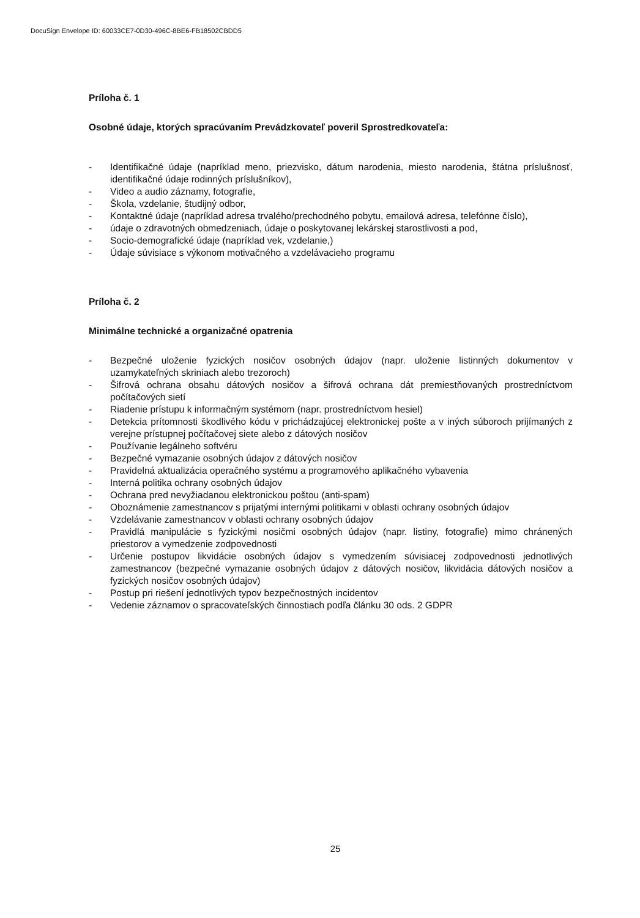DocuSign Envelope ID: 60033CE7-0D30-496C-8BE6-FB18502CBDD5
Príloha č. 1
Osobné údaje, ktorých spracúvaním Prevádzkovateľ poveril Sprostredkovateľa:
- Identifikačné údaje (napríklad meno, priezvisko, dátum narodenia, miesto narodenia, štátna príslušnosť, identifikačné údaje rodinných príslušníkov),
- Video a audio záznamy, fotografie,
- Škola, vzdelanie, študijný odbor,
- Kontaktné údaje (napríklad adresa trvalého/prechodného pobytu, emailová adresa, telefónne číslo),
- údaje o zdravotných obmedzeniach, údaje o poskytovanej lekárskej starostlivosti a pod,
- Socio-demografické údaje (napríklad vek, vzdelanie,)
- Údaje súvisiace s výkonom motivačného a vzdelávacieho programu
Príloha č. 2
Minimálne technické a organizačné opatrenia
- Bezpečné uloženie fyzických nosičov osobných údajov (napr. uloženie listinných dokumentov v uzamykateľných skriniach alebo trezoroch)
- Šifrová ochrana obsahu dátových nosičov a šifrová ochrana dát premiestňovaných prostredníctvom počítačových sietí
- Riadenie prístupu k informačným systémom (napr. prostredníctvom hesiel)
- Detekcia prítomnosti škodlivého kódu v prichádzajúcej elektronickej pošte a v iných súboroch prijímaných z verejne prístupnej počítačovej siete alebo z dátových nosičov
- Používanie legálneho softvéru
- Bezpečné vymazanie osobných údajov z dátových nosičov
- Pravidelná aktualizácia operačného systému a programového aplikačného vybavenia
- Interná politika ochrany osobných údajov
- Ochrana pred nevyžiadanou elektronickou poštou (anti-spam)
- Oboznámenie zamestnancov s prijatými internými politikami v oblasti ochrany osobných údajov
- Vzdelávanie zamestnancov v oblasti ochrany osobných údajov
- Pravidlá manipulácie s fyzickými nosičmi osobných údajov (napr. listiny, fotografie) mimo chránených priestorov a vymedzenie zodpovednosti
- Určenie postupov likvidácie osobných údajov s vymedzením súvisiacej zodpovednosti jednotlivých zamestnancov (bezpečné vymazanie osobných údajov z dátových nosičov, likvidácia dátových nosičov a fyzických nosičov osobných údajov)
- Postup pri riešení jednotlivých typov bezpečnostných incidentov
- Vedenie záznamov o spracovateľských činnostiach podľa článku 30 ods. 2 GDPR
25